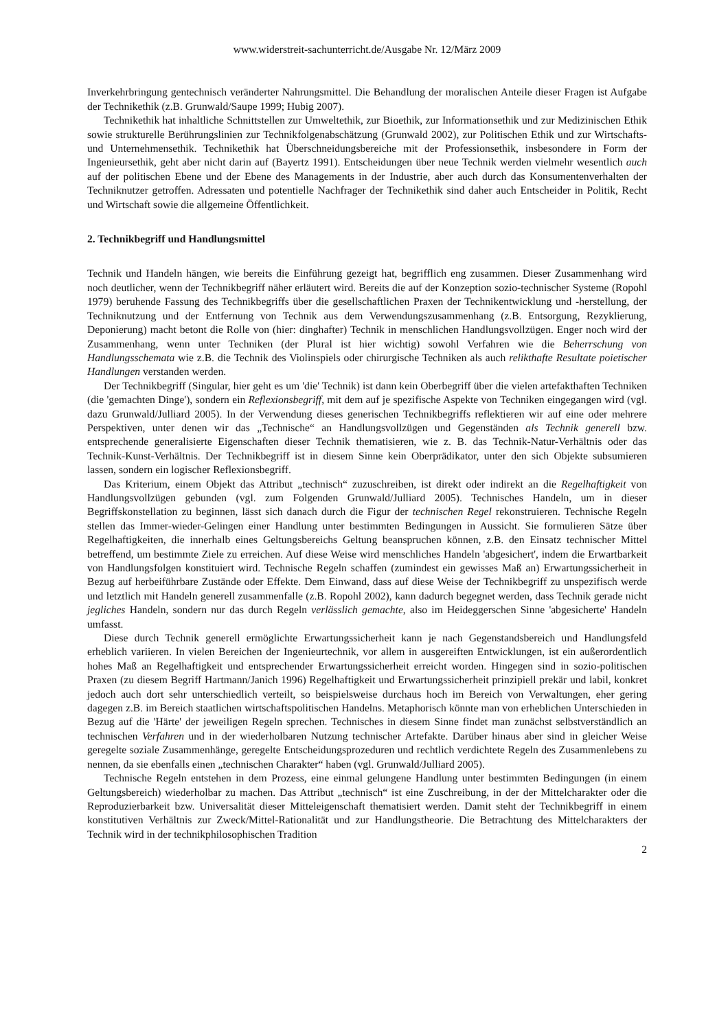www.widerstreit-sachunterricht.de/Ausgabe Nr. 12/März 2009
Inverkehrbringung gentechnisch veränderter Nahrungsmittel. Die Behandlung der moralischen Anteile dieser Fragen ist Aufgabe der Technikethik (z.B. Grunwald/Saupe 1999; Hubig 2007).
Technikethik hat inhaltliche Schnittstellen zur Umweltethik, zur Bioethik, zur Informationsethik und zur Medizinischen Ethik sowie strukturelle Berührungslinien zur Technikfolgenabschätzung (Grunwald 2002), zur Politischen Ethik und zur Wirtschafts- und Unternehmensethik. Technikethik hat Überschneidungsbereiche mit der Professionsethik, insbesondere in Form der Ingenieursethik, geht aber nicht darin auf (Bayertz 1991). Entscheidungen über neue Technik werden vielmehr wesentlich auch auf der politischen Ebene und der Ebene des Managements in der Industrie, aber auch durch das Konsumentenverhalten der Techniknutzer getroffen. Adressaten und potentielle Nachfrager der Technikethik sind daher auch Entscheider in Politik, Recht und Wirtschaft sowie die allgemeine Öffentlichkeit.
2. Technikbegriff und Handlungsmittel
Technik und Handeln hängen, wie bereits die Einführung gezeigt hat, begrifflich eng zusammen. Dieser Zusammenhang wird noch deutlicher, wenn der Technikbegriff näher erläutert wird. Bereits die auf der Konzeption sozio-technischer Systeme (Ropohl 1979) beruhende Fassung des Technikbegriffs über die gesellschaftlichen Praxen der Technikentwicklung und -herstellung, der Techniknutzung und der Entfernung von Technik aus dem Verwendungszusammenhang (z.B. Entsorgung, Rezyklierung, Deponierung) macht betont die Rolle von (hier: dinghafter) Technik in menschlichen Handlungsvollzügen. Enger noch wird der Zusammenhang, wenn unter Techniken (der Plural ist hier wichtig) sowohl Verfahren wie die Beherrschung von Handlungsschemata wie z.B. die Technik des Violinspiels oder chirurgische Techniken als auch relikthafte Resultate poietischer Handlungen verstanden werden.
Der Technikbegriff (Singular, hier geht es um 'die' Technik) ist dann kein Oberbegriff über die vielen artefakthaften Techniken (die 'gemachten Dinge'), sondern ein Reflexionsbegriff, mit dem auf je spezifische Aspekte von Techniken eingegangen wird (vgl. dazu Grunwald/Julliard 2005). In der Verwendung dieses generischen Technikbegriffs reflektieren wir auf eine oder mehrere Perspektiven, unter denen wir das „Technische“ an Handlungsvollzügen und Gegenständen als Technik generell bzw. entsprechende generalisierte Eigenschaften dieser Technik thematisieren, wie z. B. das Technik-Natur-Verhältnis oder das Technik-Kunst-Verhältnis. Der Technikbegriff ist in diesem Sinne kein Oberprädikator, unter den sich Objekte subsumieren lassen, sondern ein logischer Reflexionsbegriff.
Das Kriterium, einem Objekt das Attribut „technisch“ zuzuschreiben, ist direkt oder indirekt an die Regelhaftigkeit von Handlungsvollzügen gebunden (vgl. zum Folgenden Grunwald/Julliard 2005). Technisches Handeln, um in dieser Begriffskonstellation zu beginnen, lässt sich danach durch die Figur der technischen Regel rekonstruieren. Technische Regeln stellen das Immer-wieder-Gelingen einer Handlung unter bestimmten Bedingungen in Aussicht. Sie formulieren Sätze über Regelhaftigkeiten, die innerhalb eines Geltungsbereichs Geltung beanspruchen können, z.B. den Einsatz technischer Mittel betreffend, um bestimmte Ziele zu erreichen. Auf diese Weise wird menschliches Handeln 'abgesichert', indem die Erwartbarkeit von Handlungsfolgen konstituiert wird. Technische Regeln schaffen (zumindest ein gewisses Maß an) Erwartungssicherheit in Bezug auf herbeiführbare Zustände oder Effekte. Dem Einwand, dass auf diese Weise der Technikbegriff zu unspezifisch werde und letztlich mit Handeln generell zusammenfalle (z.B. Ropohl 2002), kann dadurch begegnet werden, dass Technik gerade nicht jegliches Handeln, sondern nur das durch Regeln verlässlich gemachte, also im Heideggerschen Sinne 'abgesicherte' Handeln umfasst.
Diese durch Technik generell ermöglichte Erwartungssicherheit kann je nach Gegenstandsbereich und Handlungsfeld erheblich variieren. In vielen Bereichen der Ingenieurtechnik, vor allem in ausgereiften Entwicklungen, ist ein außerordentlich hohes Maß an Regelhaftigkeit und entsprechender Erwartungssicherheit erreicht worden. Hingegen sind in sozio-politischen Praxen (zu diesem Begriff Hartmann/Janich 1996) Regelhaftigkeit und Erwartungssicherheit prinzipiell prekär und labil, konkret jedoch auch dort sehr unterschiedlich verteilt, so beispielsweise durchaus hoch im Bereich von Verwaltungen, eher gering dagegen z.B. im Bereich staatlichen wirtschaftspolitischen Handelns. Metaphorisch könnte man von erheblichen Unterschieden in Bezug auf die 'Härte' der jeweiligen Regeln sprechen. Technisches in diesem Sinne findet man zunächst selbstverständlich an technischen Verfahren und in der wiederholbaren Nutzung technischer Artefakte. Darüber hinaus aber sind in gleicher Weise geregelte soziale Zusammenhänge, geregelte Entscheidungsprozeduren und rechtlich verdichtete Regeln des Zusammenlebens zu nennen, da sie ebenfalls einen „technischen Charakter“ haben (vgl. Grunwald/Julliard 2005).
Technische Regeln entstehen in dem Prozess, eine einmal gelungene Handlung unter bestimmten Bedingungen (in einem Geltungsbereich) wiederholbar zu machen. Das Attribut „technisch“ ist eine Zuschreibung, in der der Mittelcharakter oder die Reproduzierbarkeit bzw. Universalität dieser Mitteleigenschaft thematisiert werden. Damit steht der Technikbegriff in einem konstitutiven Verhältnis zur Zweck/Mittel-Rationalität und zur Handlungstheorie. Die Betrachtung des Mittelcharakters der Technik wird in der technikphilosophischen Tradition
2